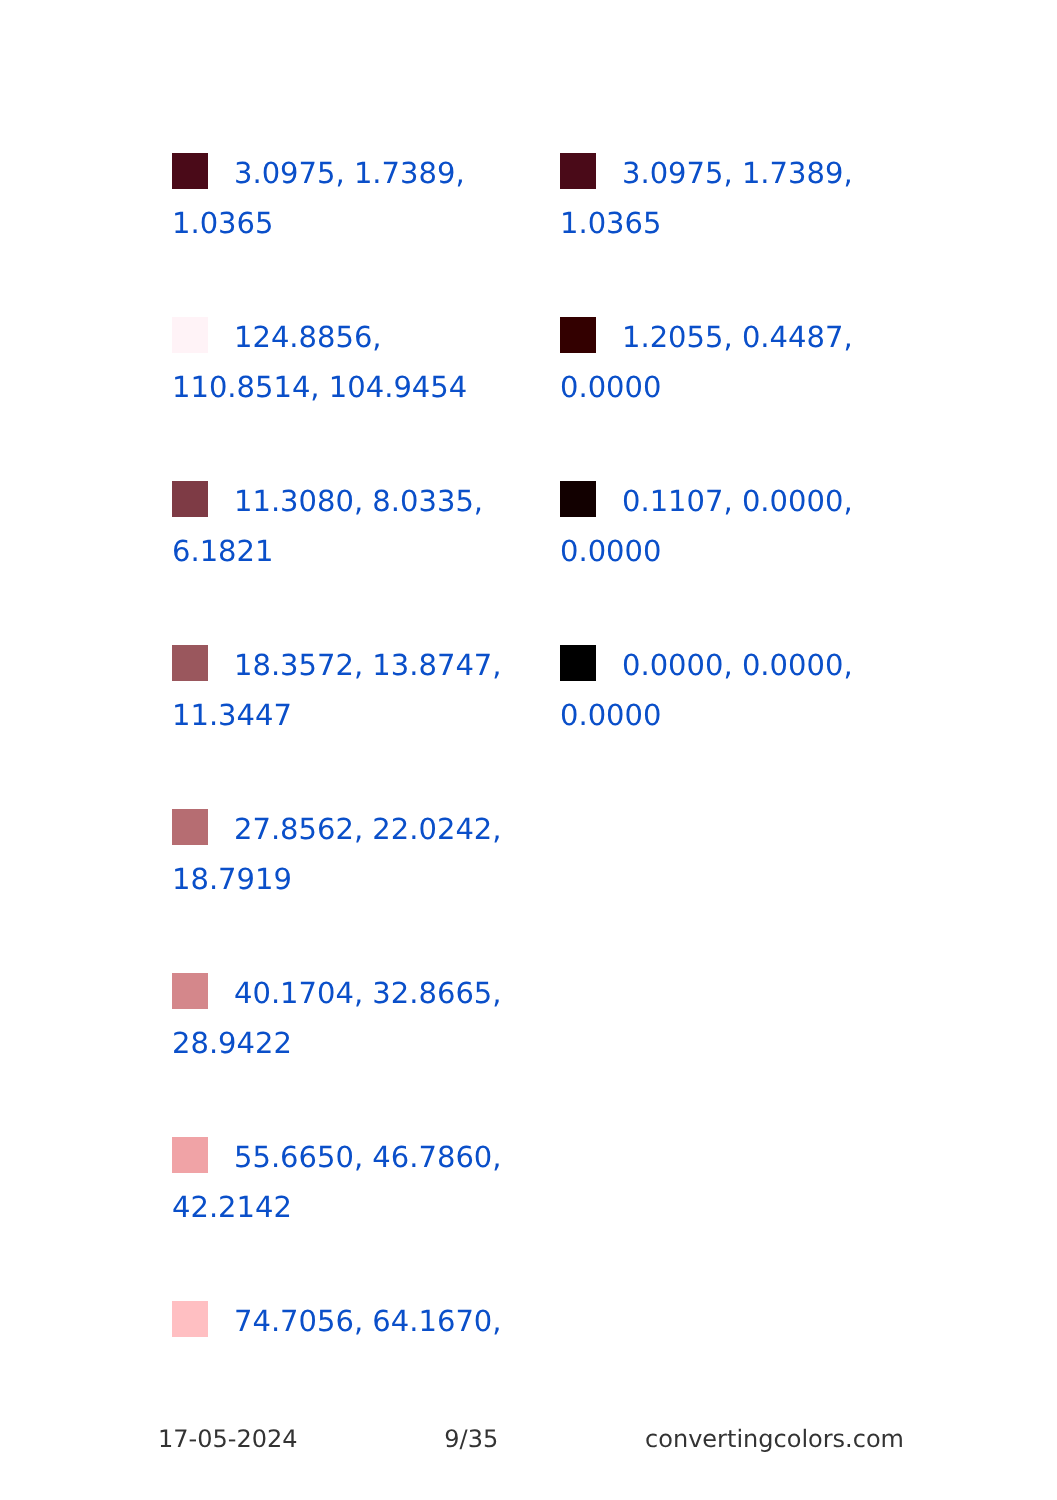3.0975, 1.7389,
1.0365
124.8856,
110.8514, 104.9454
11.3080, 8.0335,
6.1821
18.3572, 13.8747,
11.3447
27.8562, 22.0242,
18.7919
40.1704, 32.8665,
28.9422
55.6650, 46.7860,
42.2142
74.7056, 64.1670,
3.0975, 1.7389,
1.0365
1.2055, 0.4487,
0.0000
0.1107, 0.0000,
0.0000
0.0000, 0.0000,
0.0000
17-05-2024 9/35 convertingcolors.com